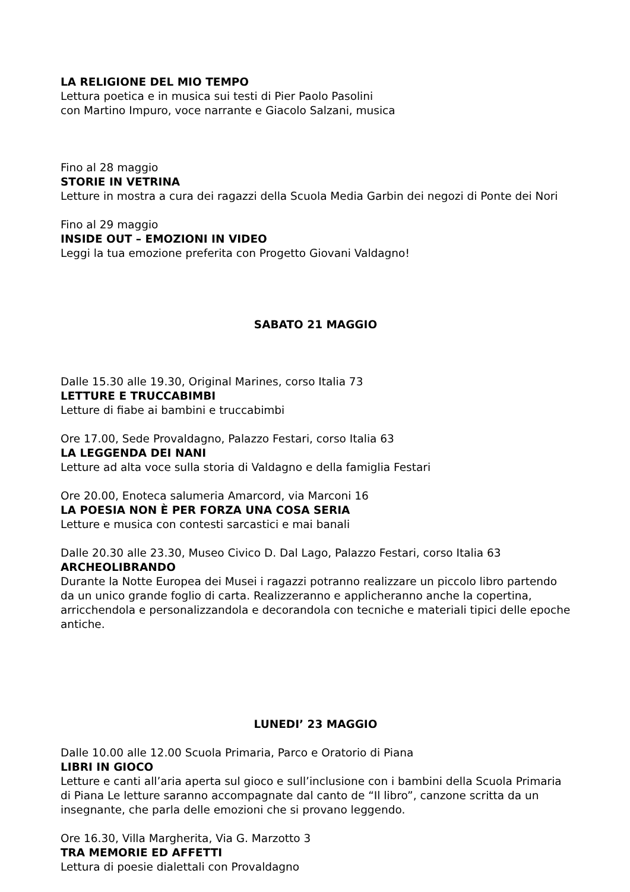LA RELIGIONE DEL MIO TEMPO
Lettura poetica e in musica sui testi di Pier Paolo Pasolini
con Martino Impuro, voce narrante e Giacolo Salzani, musica
Fino al 28 maggio
STORIE IN VETRINA
Letture in mostra a cura dei ragazzi della Scuola Media Garbin dei negozi di Ponte dei Nori
Fino al 29 maggio
INSIDE OUT – EMOZIONI IN VIDEO
Leggi la tua emozione preferita con Progetto Giovani Valdagno!
SABATO 21 MAGGIO
Dalle 15.30 alle 19.30, Original Marines, corso Italia 73
LETTURE E TRUCCABIMBI
Letture di fiabe ai bambini e truccabimbi
Ore 17.00, Sede Provaldagno, Palazzo Festari, corso Italia 63
LA LEGGENDA DEI NANI
Letture ad alta voce sulla storia di Valdagno e della famiglia Festari
Ore 20.00, Enoteca salumeria Amarcord, via Marconi 16
LA POESIA NON È PER FORZA UNA COSA SERIA
Letture e musica con contesti sarcastici e mai banali
Dalle 20.30 alle 23.30, Museo Civico D. Dal Lago, Palazzo Festari, corso Italia 63
ARCHEOLIBRANDO
Durante la Notte Europea dei Musei i ragazzi potranno realizzare un piccolo libro partendo da un unico grande foglio di carta. Realizzeranno e applicheranno anche la copertina, arricchendola e personalizzandola e decorandola con tecniche e materiali tipici delle epoche antiche.
LUNEDI’ 23 MAGGIO
Dalle 10.00 alle 12.00 Scuola Primaria, Parco e Oratorio di Piana
LIBRI IN GIOCO
Letture e canti all’aria aperta sul gioco e sull’inclusione con i bambini della Scuola Primaria di Piana Le letture saranno accompagnate dal canto de “Il libro”, canzone scritta da un insegnante, che parla delle emozioni che si provano leggendo.
Ore 16.30, Villa Margherita, Via G. Marzotto 3
TRA MEMORIE ED AFFETTI
Lettura di poesie dialettali con Provaldagno